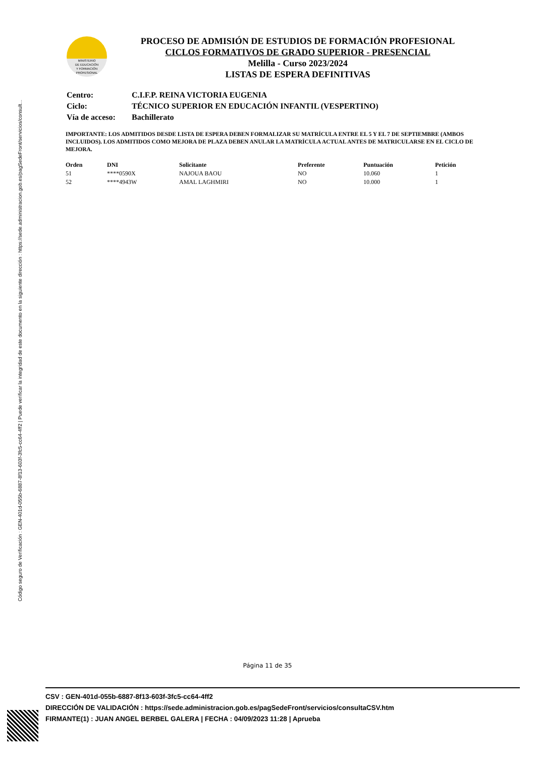Código seguro de Verificación : GEN-401d-055b-6887-8f13-603f-3fc5-cc64-4ff2 | Puede verificar la integridad de este documento en la siguiente dirección : https://sede.administracion.gob.es/pagSedeFront/servicios/consult...
MINISTERIO
DE EDUCACIÓN
Y FORMACIÓN
PROFESIONAL
PROCESO DE ADMISIÓN DE ESTUDIOS DE FORMACIÓN PROFESIONAL
CICLOS FORMATIVOS DE GRADO SUPERIOR - PRESENCIAL
Melilla - Curso 2023/2024
LISTAS DE ESPERA DEFINITIVAS
| Centro: | C.I.F.P. REINA VICTORIA EUGENIA |
| Ciclo: | TÉCNICO SUPERIOR EN EDUCACIÓN INFANTIL (VESPERTINO) |
| Vía de acceso: | Bachillerato |
IMPORTANTE: LOS ADMITIDOS DESDE LISTA DE ESPERA DEBEN FORMALIZAR SU MATRÍCULA ENTRE EL 5 Y EL 7 DE SEPTIEMBRE (AMBOS INCLUIDOS). LOS ADMITIDOS COMO MEJORA DE PLAZA DEBEN ANULAR LA MATRÍCULA ACTUAL ANTES DE MATRICULARSE EN EL CICLO DE MEJORA.
| Orden | DNI | Solicitante | Preferente | Puntuación | Petición |
| --- | --- | --- | --- | --- | --- |
| 51 | ****0590X | NAJOUA BAOU | NO | 10.060 | 1 |
| 52 | ****4943W | AMAL LAGHMIRI | NO | 10.000 | 1 |
Página 11 de 35
CSV : GEN-401d-055b-6887-8f13-603f-3fc5-cc64-4ff2
DIRECCIÓN DE VALIDACIÓN : https://sede.administracion.gob.es/pagSedeFront/servicios/consultaCSV.htm
FIRMANTE(1) : JUAN ANGEL BERBEL GALERA | FECHA : 04/09/2023 11:28 | Aprueba